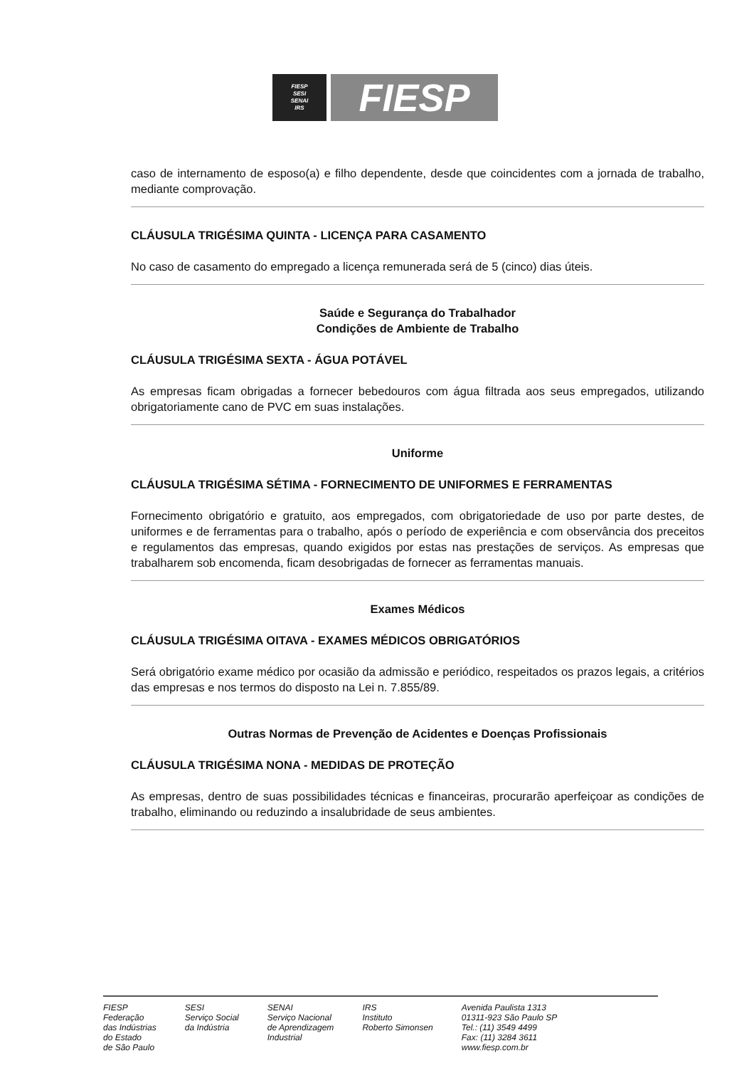FIESP
SESI
SENAI
IRS
FIESP
caso de internamento de esposo(a) e filho dependente, desde que coincidentes com a jornada de trabalho, mediante comprovação.
CLÁUSULA TRIGÉSIMA QUINTA - LICENÇA PARA CASAMENTO
No caso de casamento do empregado a licença remunerada será de 5 (cinco) dias úteis.
Saúde e Segurança do Trabalhador
Condições de Ambiente de Trabalho
CLÁUSULA TRIGÉSIMA SEXTA - ÁGUA POTÁVEL
As empresas ficam obrigadas a fornecer bebedouros com água filtrada aos seus empregados, utilizando obrigatoriamente cano de PVC em suas instalações.
Uniforme
CLÁUSULA TRIGÉSIMA SÉTIMA - FORNECIMENTO DE UNIFORMES E FERRAMENTAS
Fornecimento obrigatório e gratuito, aos empregados, com obrigatoriedade de uso por parte destes, de uniformes e de ferramentas para o trabalho, após o período de experiência e com observância dos preceitos e regulamentos das empresas, quando exigidos por estas nas prestações de serviços. As empresas que trabalharem sob encomenda, ficam desobrigadas de fornecer as ferramentas manuais.
Exames Médicos
CLÁUSULA TRIGÉSIMA OITAVA - EXAMES MÉDICOS OBRIGATÓRIOS
Será obrigatório exame médico por ocasião da admissão e periódico, respeitados os prazos legais, a critérios das empresas e nos termos do disposto na Lei n. 7.855/89.
Outras Normas de Prevenção de Acidentes e Doenças Profissionais
CLÁUSULA TRIGÉSIMA NONA - MEDIDAS DE PROTEÇÃO
As empresas, dentro de suas possibilidades técnicas e financeiras, procurarão aperfeiçoar as condições de trabalho, eliminando ou reduzindo a insalubridade de seus ambientes.
FIESP
Federação
das Indústrias
do Estado
de São Paulo
SESI
Serviço Social
da Indústria
SENAI
Serviço Nacional
de Aprendizagem
Industrial
IRS
Instituto
Roberto Simonsen
Avenida Paulista 1313
01311-923 São Paulo SP
Tel.: (11) 3549 4499
Fax: (11) 3284 3611
www.fiesp.com.br